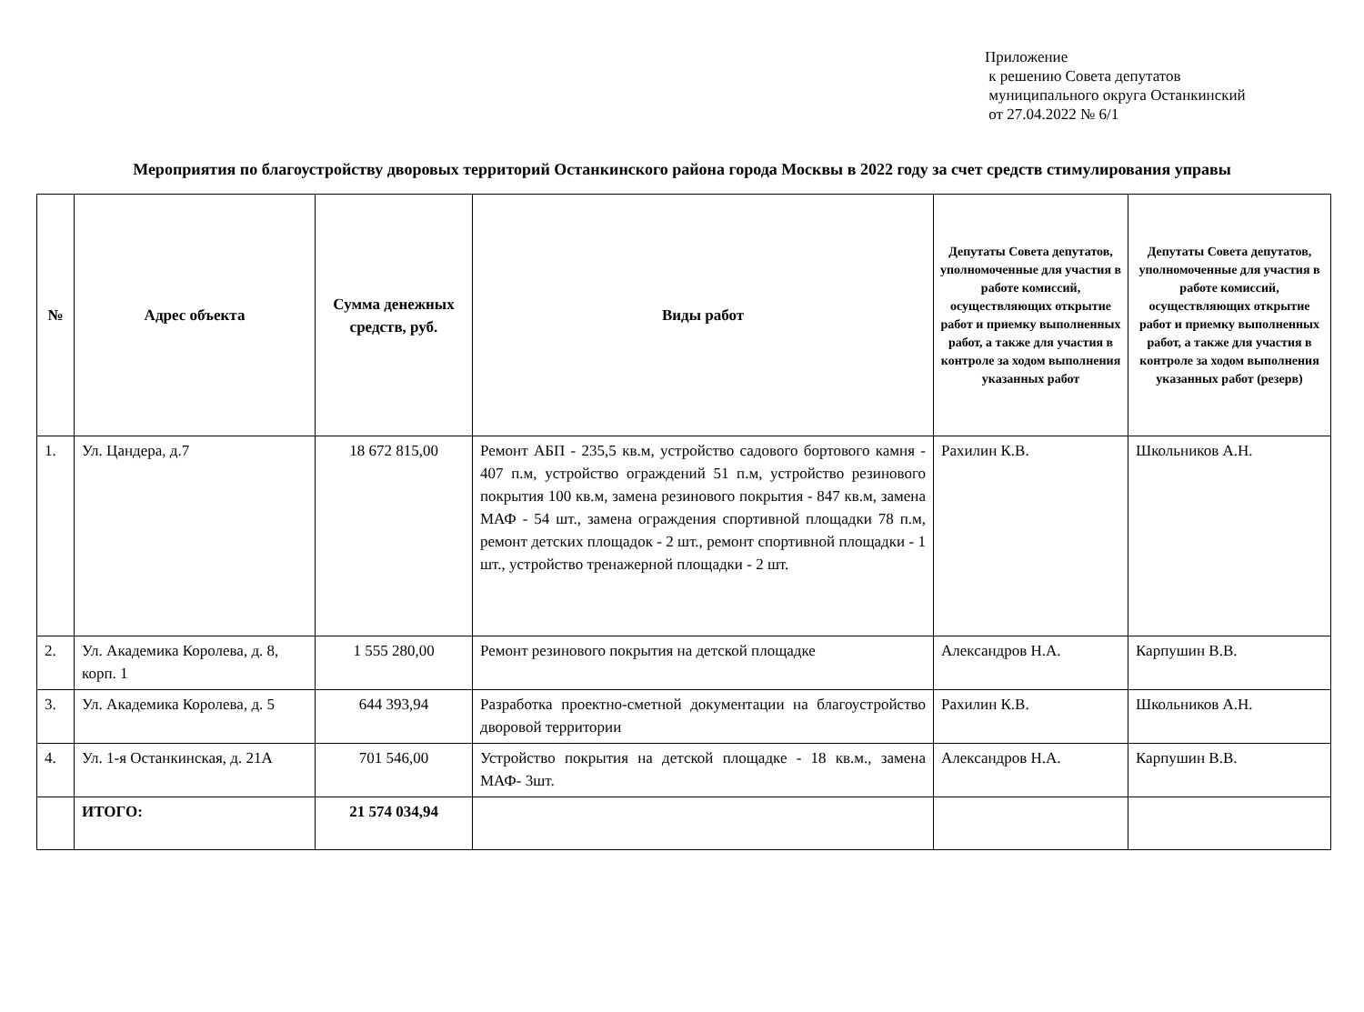Приложение
к решению Совета депутатов
муниципального округа Останкинский
от 27.04.2022 № 6/1
Мероприятия по благоустройству дворовых территорий Останкинского района города Москвы в 2022 году за счет средств стимулирования управы
| № | Адрес объекта | Сумма денежных средств, руб. | Виды работ | Депутаты Совета депутатов, уполномоченные для участия в работе комиссий, осуществляющих открытие работ и приемку выполненных работ, а также для участия в контроле за ходом выполнения указанных работ | Депутаты Совета депутатов, уполномоченные для участия в работе комиссий, осуществляющих открытие работ и приемку выполненных работ, а также для участия в контроле за ходом выполнения указанных работ (резерв) |
| --- | --- | --- | --- | --- | --- |
| 1. | Ул. Цандера, д.7 | 18 672 815,00 | Ремонт АБП - 235,5 кв.м, устройство садового бортового камня - 407 п.м, устройство ограждений 51 п.м, устройство резинового покрытия 100 кв.м, замена резинового покрытия - 847 кв.м, замена МАФ - 54 шт., замена ограждения спортивной площадки 78 п.м, ремонт детских площадок - 2 шт., ремонт спортивной площадки - 1 шт., устройство тренажерной площадки - 2 шт. | Рахилин К.В. | Школьников А.Н. |
| 2. | Ул. Академика Королева, д. 8, корп. 1 | 1 555 280,00 | Ремонт резинового покрытия на детской площадке | Александров Н.А. | Карпушин В.В. |
| 3. | Ул. Академика Королева, д. 5 | 644 393,94 | Разработка проектно-сметной документации на благоустройство дворовой территории | Рахилин К.В. | Школьников А.Н. |
| 4. | Ул. 1-я Останкинская, д. 21А | 701 546,00 | Устройство покрытия на детской площадке - 18 кв.м., замена МАФ- 3шт. | Александров Н.А. | Карпушин В.В. |
| | ИТОГО: | 21 574 034,94 | | | |